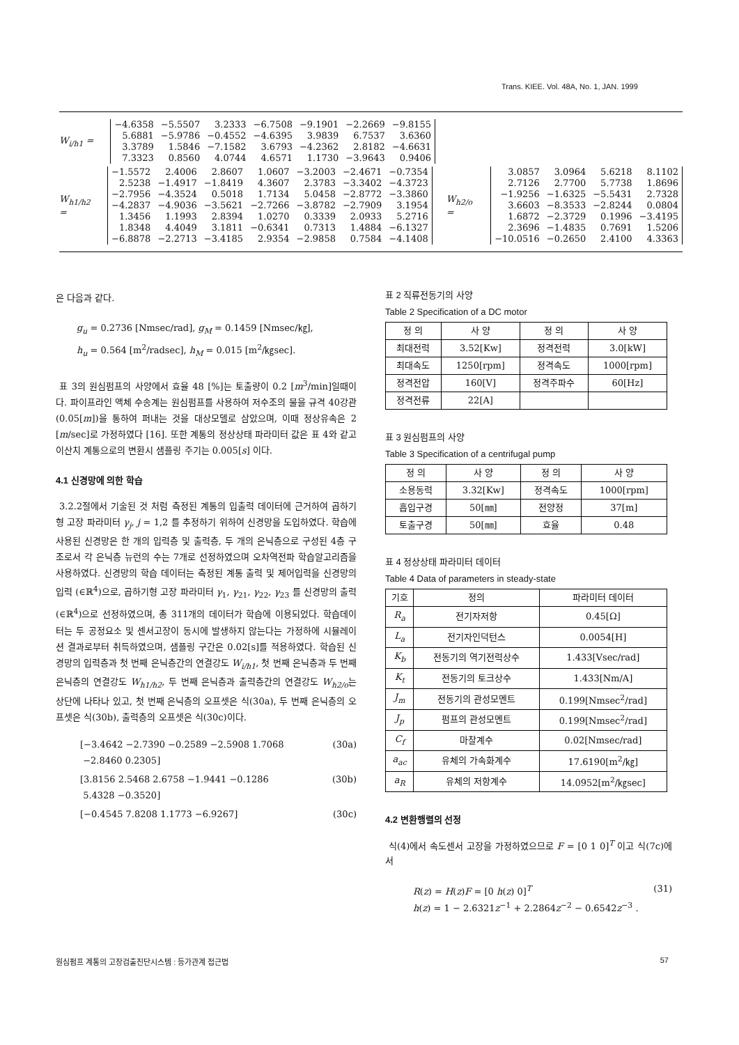Trans. KIEE. Vol. 48A, No. 1, JAN. 1999
W<sub>i/h1</sub> =
| −4.6358 | −5.5507 | 3.2333 | −6.7508 | −9.1901 | −2.2669 | −9.8155 |
| 5.6881 | −5.9786 | −0.4552 | −4.6395 | 3.9839 | 6.7537 | 3.6360 |
| 3.3789 | 1.5846 | −7.1582 | 3.6793 | −4.2362 | 2.8182 | −4.6631 |
| 7.3323 | 0.8560 | 4.0744 | 4.6571 | 1.1730 | −3.9643 | 0.9406 |
W<sub>h1/h2</sub> =
| −1.5572 | 2.4006 | 2.8607 | 1.0607 | −3.2003 | −2.4671 | −0.7354 |
| 2.5238 | −1.4917 | −1.8419 | 4.3607 | 2.3783 | −3.3402 | −4.3723 |
| −2.7956 | −4.3524 | 0.5018 | 1.7134 | 5.0458 | −2.8772 | −3.3860 |
| −4.2837 | −4.9036 | −3.5621 | −2.7266 | −3.8782 | −2.7909 | 3.1954 |
| 1.3456 | 1.1993 | 2.8394 | 1.0270 | 0.3339 | 2.0933 | 5.2716 |
| 1.8348 | 4.4049 | 3.1811 | −0.6341 | 0.7313 | 1.4884 | −6.1327 |
| −6.8878 | −2.2713 | −3.4185 | 2.9354 | −2.9858 | 0.7584 | −4.1408 |
W<sub>h2/o</sub> =
| 3.0857 | 3.0964 | 5.6218 | 8.1102 |
| 2.7126 | 2.7700 | 5.7738 | 1.8696 |
| −1.9256 | −1.6325 | −5.5431 | 2.7328 |
| 3.6603 | −8.3533 | −2.8244 | 0.0804 |
| 1.6872 | −2.3729 | 0.1996 | −3.4195 |
| 2.3696 | −1.4835 | 0.7691 | 1.5206 |
| −10.0516 | −0.2650 | 2.4100 | 4.3363 |
은 다음과 같다.
g<sub>u</sub> = 0.2736 [Nmsec/rad], g<sub>M</sub> = 0.1459 [Nmsec/㎏],
h<sub>u</sub> = 0.564 [m<sup>2</sup>/radsec], h<sub>M</sub> = 0.015 [m<sup>2</sup>/㎏sec].
표 3의 원심펌프의 사양에서 효율 48 [%]는 토출량이 0.2 [m<sup>3</sup>/min]일때이다. 파이프라인 액체 수송계는 원심펌프를 사용하여 저수조의 물을 규격 40강관 (0.05[m])을 통하여 퍼내는 것을 대상모델로 삼았으며, 이때 정상유속은 2 [m/sec]로 가정하였다 [16]. 또한 계통의 정상상태 파라미터 값은 표 4와 같고 이산치 계통으로의 변환시 샘플링 주기는 0.005[s] 이다.
4.1 신경망에 의한 학습
3.2.2절에서 기술된 것 처럼 측정된 계통의 입출력 데이터에 근거하여 곱하기형 고장 파라미터 γ<sub>j</sub>, j = 1,2 를 추정하기 위하여 신경망을 도입하였다. 학습에 사용된 신경망은 한 개의 입력층 및 출력층, 두 개의 은닉층으로 구성된 4층 구조로서 각 은닉층 뉴런의 수는 7개로 선정하였으며 오차역전파 학습알고리즘을 사용하였다. 신경망의 학습 데이터는 측정된 계통 출력 및 제어입력을 신경망의 입력 (∈ℝ<sup>4</sup>)으로, 곱하기형 고장 파라미터 γ<sub>1</sub>, γ<sub>21</sub>, γ<sub>22</sub>, γ<sub>23</sub> 를 신경망의 출력 (∈ℝ<sup>4</sup>)으로 선정하였으며, 총 311개의 데이터가 학습에 이용되었다. 학습데이터는 두 공정요소 및 센서고장이 동시에 발생하지 않는다는 가정하에 시뮬레이션 결과로부터 취득하였으며, 샘플링 구간은 0.02[s]를 적용하였다. 학습된 신경망의 입력층과 첫 번째 은닉층간의 연결강도 W<sub>i/h1</sub>, 첫 번째 은닉층과 두 번째 은닉층의 연결강도 W<sub>h1/h2</sub>, 두 번째 은닉층과 출력층간의 연결강도 W<sub>h2/o</sub>는 상단에 나타나 있고, 첫 번째 은닉층의 오프셋은 식(30a), 두 번째 은닉층의 오프셋은 식(30b), 출력층의 오프셋은 식(30c)이다.
[−3.4642 −2.7390 −0.2589 −2.5908 1.7068
−2.8460 0.2305] (30a)
[3.8156 2.5468 2.6758 −1.9441 −0.1286
5.4328 −0.3520] (30b)
[−0.4545 7.8208 1.1773 −6.9267] (30c)
표 2 직류전동기의 사양
Table 2 Specification of a DC motor
| 정 의 | 사 양 | 정 의 | 사 양 |
| --- | --- | --- | --- |
| 최대전력 | 3.52[Kw] | 정격전력 | 3.0[kW] |
| 최대속도 | 1250[rpm] | 정격속도 | 1000[rpm] |
| 정격전압 | 160[V] | 정격주파수 | 60[Hz] |
| 정격전류 | 22[A] | | |
표 3 원심펌프의 사양
Table 3 Specification of a centrifugal pump
| 정 의 | 사 양 | 정 의 | 사 양 |
| --- | --- | --- | --- |
| 소용동력 | 3.32[Kw] | 정격속도 | 1000[rpm] |
| 흡입구경 | 50[㎜] | 전양정 | 37[m] |
| 토출구경 | 50[㎜] | 효율 | 0.48 |
표 4 정상상태 파라미터 데이터
Table 4 Data of parameters in steady-state
| 기호 | 정의 | 파라미터 데이터 |
| --- | --- | --- |
| R<sub>a</sub> | 전기자저항 | 0.45[Ω] |
| L<sub>a</sub> | 전기자인덕턴스 | 0.0054[H] |
| K<sub>b</sub> | 전동기의 역기전력상수 | 1.433[Vsec/rad] |
| K<sub>t</sub> | 전동기의 토크상수 | 1.433[Nm/A] |
| J<sub>m</sub> | 전동기의 관성모멘트 | 0.199[Nmsec<sup>2</sup>/rad] |
| J<sub>p</sub> | 펌프의 관성모멘트 | 0.199[Nmsec<sup>2</sup>/rad] |
| C<sub>f</sub> | 마찰계수 | 0.02[Nmsec/rad] |
| a<sub>ac</sub> | 유체의 가속화계수 | 17.6190[m<sup>2</sup>/㎏] |
| a<sub>R</sub> | 유체의 저항계수 | 14.0952[m<sup>2</sup>/㎏sec] |
4.2 변환행렬의 선정
식(4)에서 속도센서 고장을 가정하였으므로 F = [0 1 0]<sup>T</sup> 이고 식(7c)에서
R(z) = H(z)F = [0 h(z) 0]<sup>T</sup>
h(z) = 1 − 2.6321z<sup>−1</sup> + 2.2864z<sup>−2</sup> − 0.6542z<sup>−3</sup> . (31)
원심펌프 계통의 고장검출진단시스템 : 등가관계 접근법 57